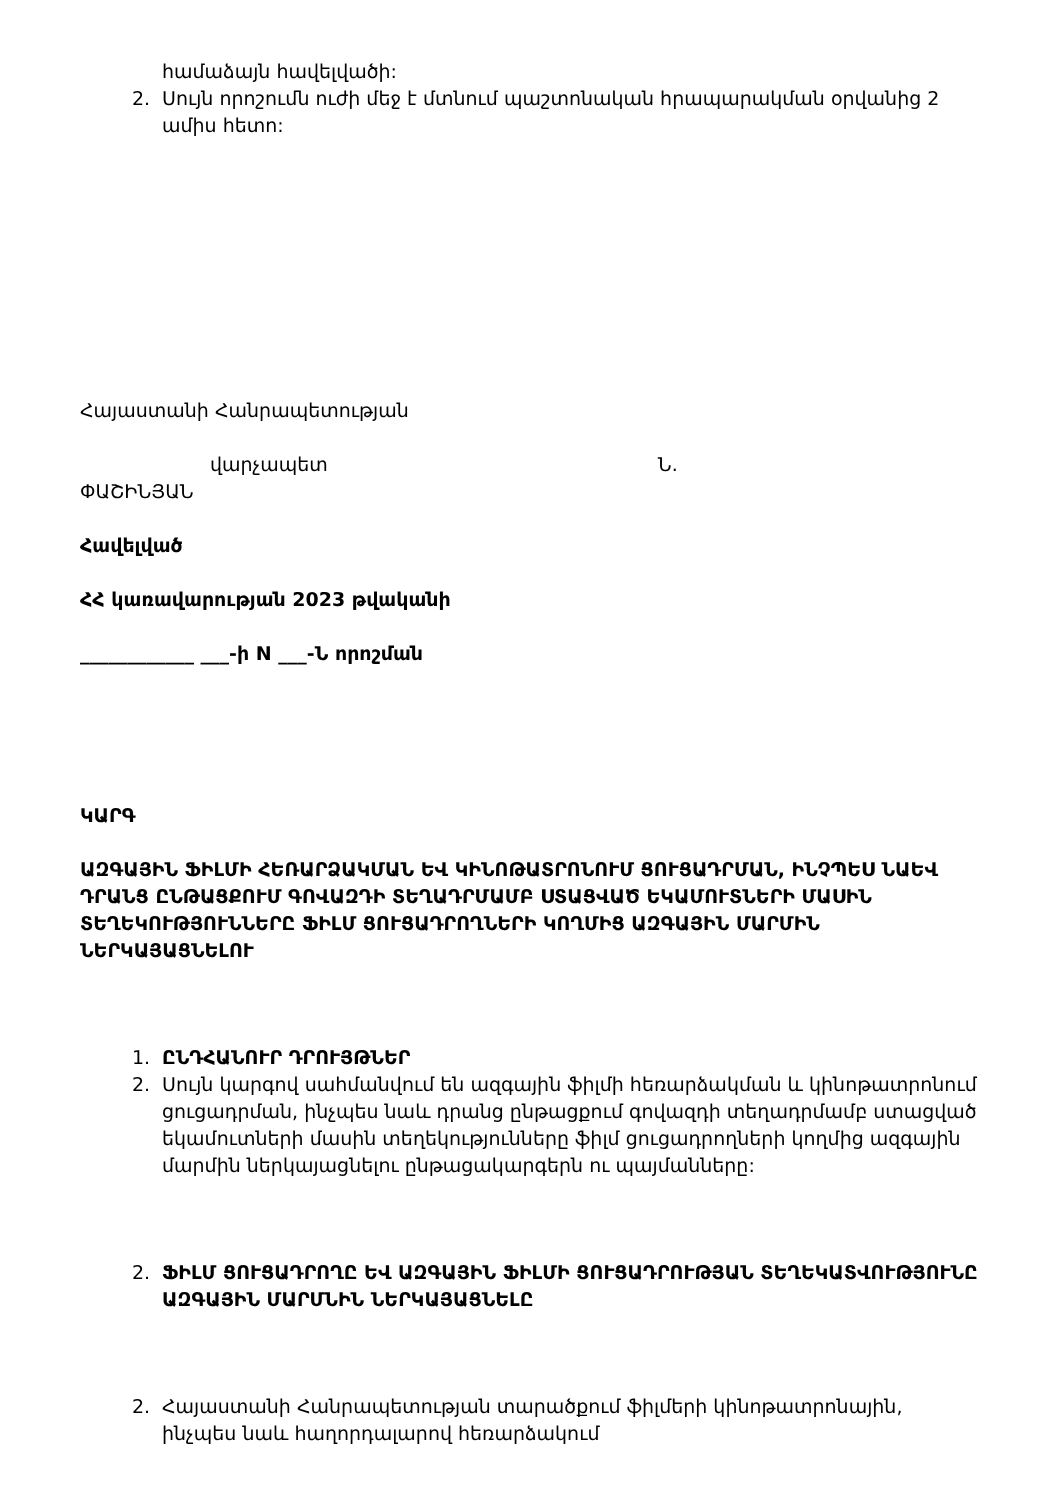համաձայն հավելվածի:
2. Սույն որոշումն ուժի մեջ է մտնում պաշտոնական հրապարակման օրվանից 2 ամիս հետո:
Հայաստանի Հանրապետության
վարչապետ Ն.
ՓԱՇԻՆՅԱՆ
Հավելված
ՀՀ կառավարության 2023 թվականի
____________ ___-ի N ___-Ն որոշման
ԿԱՐԳ
ԱԶԳԱՅԻՆ ՖԻԼՄԻ ՀԵՌԱՐՁԱԿՄԱՆ ԵՎ ԿԻՆՈԹԱՏՐՈՆՈՒՄ ՑՈՒՑԱԴՐՄԱՆ, ԻՆՉՊԵՍ ՆԱԵՎ ԴՐԱՆՑ ԸՆԹԱՑՔՈՒՄ ԳՈՎԱԶԴԻ ՏԵՂԱԴՐՄԱՄԲ ՍՏԱՑՎԱԾ ԵԿԱՄՈՒՏՆԵՐԻ ՄԱՍԻՆ ՏԵՂԵԿՈՒԹՅՈՒՆՆԵՐԸ ՖԻԼՄ ՑՈՒՑԱԴՐՈՂՆԵՐԻ ԿՈՂՄԻՑ ԱԶԳԱՅԻՆ ՄԱՐՄԻՆ ՆԵՐԿԱՅԱՑՆԵԼՈՒ
1. ԸՆԴՀԱՆՈՒՐ ԴՐՈՒՅԹՆԵՐ
2. Սույն կարգով սահմանվում են ազգային ֆիլմի հեռարձակման և կինոթատրոնում ցուցադրման, ինչպես նաև դրանց ընթացքում գովազդի տեղադրմամբ ստացված եկամուտների մասին տեղեկությունները ֆիլմ ցուցադրողների կողմից ազգային մարմին ներկայացնելու ընթացակարգերն ու պայմանները:
2. ՖԻԼՄ ՑՈՒՑԱԴՐՈՂԸ ԵՎ ԱԶԳԱՅԻՆ ՖԻԼՄԻ ՑՈՒՑԱԴՐՈՒԹՅԱՆ ՏԵՂԵԿԱՏՎՈՒԹՅՈՒՆԸ ԱԶԳԱՅԻՆ ՄԱՐՄՆԻՆ ՆԵՐԿԱՅԱՑՆԵԼԸ
2. Հայաստանի Հանրապետության տարածքում ֆիլմերի կինոթատրոնային, ինչպես նաև հաղորդալարով հեռարձակում